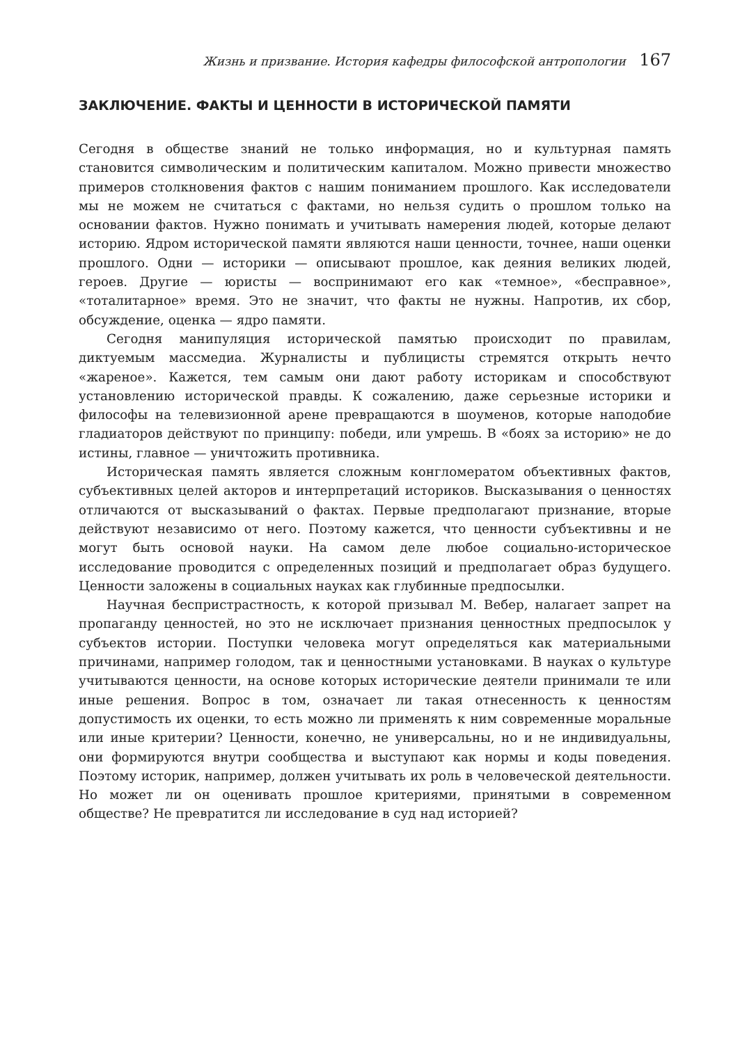Жизнь и призвание. История кафедры философской антропологии 167
ЗАКЛЮЧЕНИЕ. ФАКТЫ И ЦЕННОСТИ В ИСТОРИЧЕСКОЙ ПАМЯТИ
Сегодня в обществе знаний не только информация, но и культурная память становится символическим и политическим капиталом. Можно привести множество примеров столкновения фактов с нашим пониманием прошлого. Как исследователи мы не можем не считаться с фактами, но нельзя судить о прошлом только на основании фактов. Нужно понимать и учитывать намерения людей, которые делают историю. Ядром исторической памяти являются наши ценности, точнее, наши оценки прошлого. Одни — историки — описывают прошлое, как деяния великих людей, героев. Другие — юристы — воспринимают его как «темное», «бесправное», «тоталитарное» время. Это не значит, что факты не нужны. Напротив, их сбор, обсуждение, оценка — ядро памяти.
Сегодня манипуляция исторической памятью происходит по правилам, диктуемым массмедиа. Журналисты и публицисты стремятся открыть нечто «жареное». Кажется, тем самым они дают работу историкам и способствуют установлению исторической правды. К сожалению, даже серьезные историки и философы на телевизионной арене превращаются в шоуменов, которые наподобие гладиаторов действуют по принципу: победи, или умрешь. В «боях за историю» не до истины, главное — уничтожить противника.
Историческая память является сложным конгломератом объективных фактов, субъективных целей акторов и интерпретаций историков. Высказывания о ценностях отличаются от высказываний о фактах. Первые предполагают признание, вторые действуют независимо от него. Поэтому кажется, что ценности субъективны и не могут быть основой науки. На самом деле любое социально-историческое исследование проводится с определенных позиций и предполагает образ будущего. Ценности заложены в социальных науках как глубинные предпосылки.
Научная беспристрастность, к которой призывал М. Вебер, налагает запрет на пропаганду ценностей, но это не исключает признания ценностных предпосылок у субъектов истории. Поступки человека могут определяться как материальными причинами, например голодом, так и ценностными установками. В науках о культуре учитываются ценности, на основе которых исторические деятели принимали те или иные решения. Вопрос в том, означает ли такая отнесенность к ценностям допустимость их оценки, то есть можно ли применять к ним современные моральные или иные критерии? Ценности, конечно, не универсальны, но и не индивидуальны, они формируются внутри сообщества и выступают как нормы и коды поведения. Поэтому историк, например, должен учитывать их роль в человеческой деятельности. Но может ли он оценивать прошлое критериями, принятыми в современном обществе? Не превратится ли исследование в суд над историей?